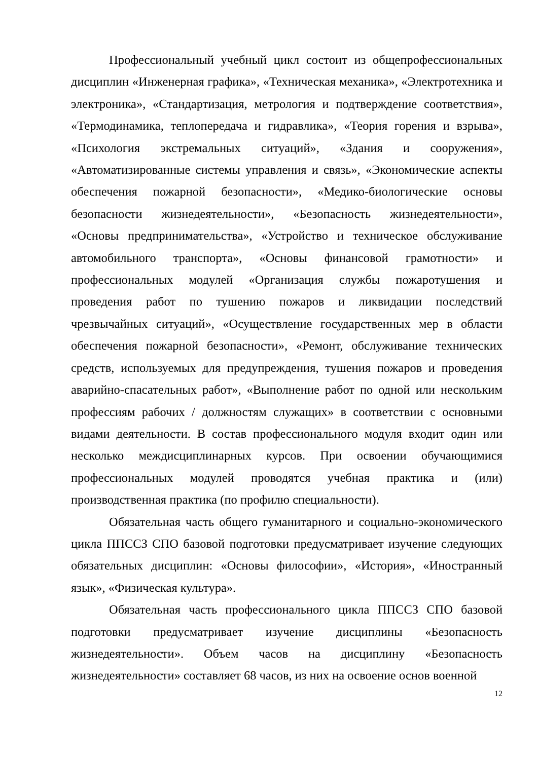Профессиональный учебный цикл состоит из общепрофессиональных дисциплин «Инженерная графика», «Техническая механика», «Электротехника и электроника», «Стандартизация, метрология и подтверждение соответствия», «Термодинамика, теплопередача и гидравлика», «Теория горения и взрыва», «Психология экстремальных ситуаций», «Здания и сооружения», «Автоматизированные системы управления и связь», «Экономические аспекты обеспечения пожарной безопасности», «Медико-биологические основы безопасности жизнедеятельности», «Безопасность жизнедеятельности», «Основы предпринимательства», «Устройство и техническое обслуживание автомобильного транспорта», «Основы финансовой грамотности» и профессиональных модулей «Организация службы пожаротушения и проведения работ по тушению пожаров и ликвидации последствий чрезвычайных ситуаций», «Осуществление государственных мер в области обеспечения пожарной безопасности», «Ремонт, обслуживание технических средств, используемых для предупреждения, тушения пожаров и проведения аварийно-спасательных работ», «Выполнение работ по одной или нескольким профессиям рабочих / должностям служащих» в соответствии с основными видами деятельности. В состав профессионального модуля входит один или несколько междисциплинарных курсов. При освоении обучающимися профессиональных модулей проводятся учебная практика и (или) производственная практика (по профилю специальности).
Обязательная часть общего гуманитарного и социально-экономического цикла ППССЗ СПО базовой подготовки предусматривает изучение следующих обязательных дисциплин: «Основы философии», «История», «Иностранный язык», «Физическая культура».
Обязательная часть профессионального цикла ППССЗ СПО базовой подготовки предусматривает изучение дисциплины «Безопасность жизнедеятельности». Объем часов на дисциплину «Безопасность жизнедеятельности» составляет 68 часов, из них на освоение основ военной
12